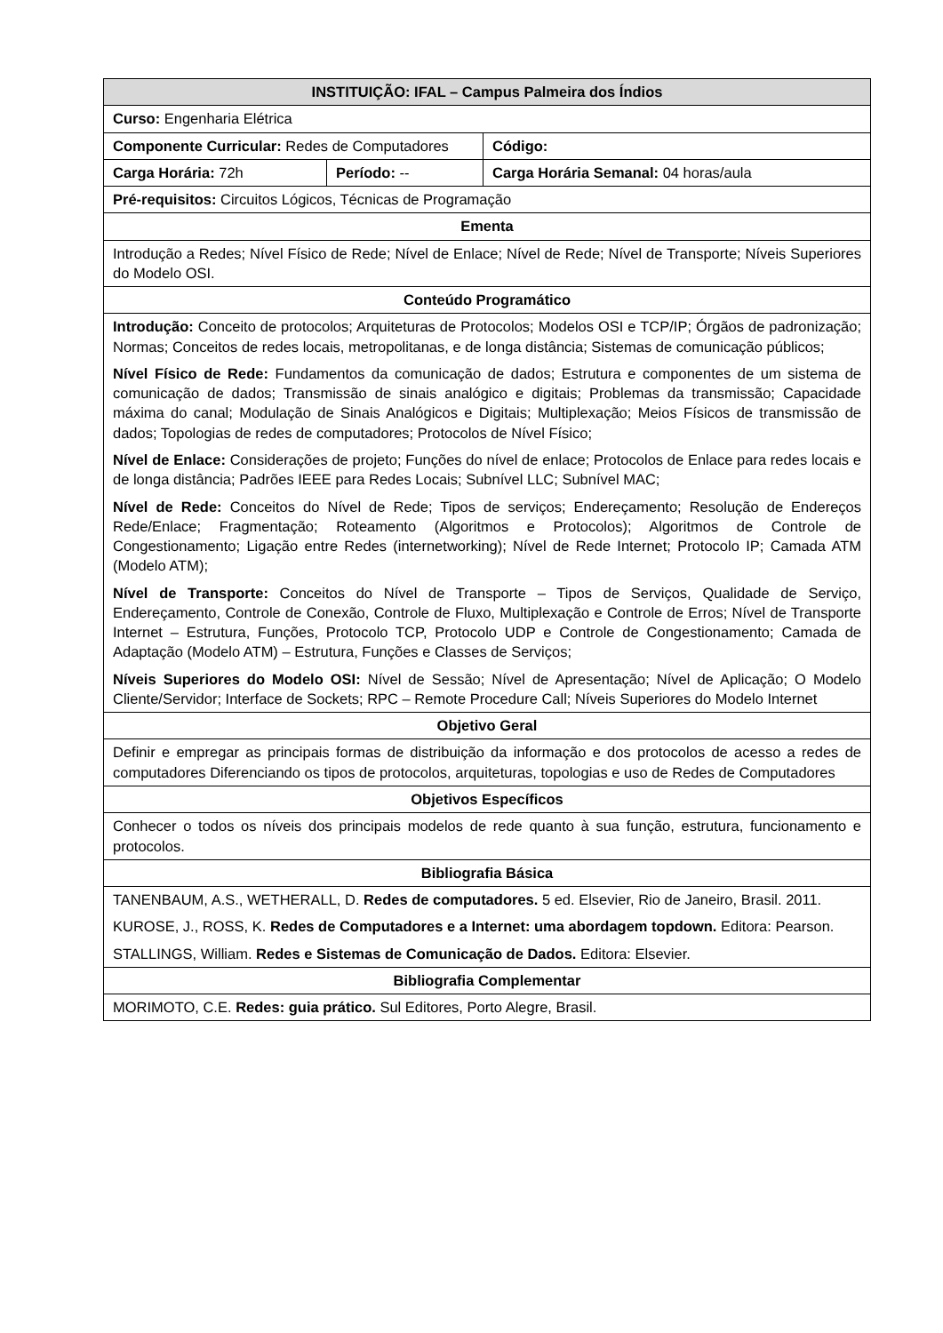| INSTITUIÇÃO: IFAL – Campus Palmeira dos Índios | | | |
| --- | --- | --- | --- |
| Curso: Engenharia Elétrica | | | |
| Componente Curricular: Redes de Computadores | | | Código: |
| Carga Horária: 72h | Período: -- | Carga Horária Semanal: 04 horas/aula | |
| Pré-requisitos: Circuitos Lógicos, Técnicas de Programação | | | |
| Ementa | | | |
| Introdução a Redes; Nível Físico de Rede; Nível de Enlace; Nível de Rede; Nível de Transporte; Níveis Superiores do Modelo OSI. | | | |
| Conteúdo Programático | | | |
| Introdução: Conceito de protocolos; Arquiteturas de Protocolos; Modelos OSI e TCP/IP; Órgãos de padronização; Normas; Conceitos de redes locais, metropolitanas, e de longa distância; Sistemas de comunicação públicos; Nível Físico de Rede: Fundamentos da comunicação de dados; Estrutura e componentes de um sistema de comunicação de dados; Transmissão de sinais analógico e digitais; Problemas da transmissão; Capacidade máxima do canal; Modulação de Sinais Analógicos e Digitais; Multiplexação; Meios Físicos de transmissão de dados; Topologias de redes de computadores; Protocolos de Nível Físico; Nível de Enlace: Considerações de projeto; Funções do nível de enlace; Protocolos de Enlace para redes locais e de longa distância; Padrões IEEE para Redes Locais; Subnível LLC; Subnível MAC; Nível de Rede: Conceitos do Nível de Rede; Tipos de serviços; Endereçamento; Resolução de Endereços Rede/Enlace; Fragmentação; Roteamento (Algoritmos e Protocolos); Algoritmos de Controle de Congestionamento; Ligação entre Redes (internetworking); Nível de Rede Internet; Protocolo IP; Camada ATM (Modelo ATM); Nível de Transporte: Conceitos do Nível de Transporte – Tipos de Serviços, Qualidade de Serviço, Endereçamento, Controle de Conexão, Controle de Fluxo, Multiplexação e Controle de Erros; Nível de Transporte Internet – Estrutura, Funções, Protocolo TCP, Protocolo UDP e Controle de Congestionamento; Camada de Adaptação (Modelo ATM) – Estrutura, Funções e Classes de Serviços; Níveis Superiores do Modelo OSI: Nível de Sessão; Nível de Apresentação; Nível de Aplicação; O Modelo Cliente/Servidor; Interface de Sockets; RPC – Remote Procedure Call; Níveis Superiores do Modelo Internet | | | |
| Objetivo Geral | | | |
| Definir e empregar as principais formas de distribuição da informação e dos protocolos de acesso a redes de computadores Diferenciando os tipos de protocolos, arquiteturas, topologias e uso de Redes de Computadores | | | |
| Objetivos Específicos | | | |
| Conhecer o todos os níveis dos principais modelos de rede quanto à sua função, estrutura, funcionamento e protocolos. | | | |
| Bibliografia Básica | | | |
| TANENBAUM, A.S., WETHERALL, D. Redes de computadores. 5 ed. Elsevier, Rio de Janeiro, Brasil. 2011. KUROSE, J., ROSS, K. Redes de Computadores e a Internet: uma abordagem topdown. Editora: Pearson. STALLINGS, William. Redes e Sistemas de Comunicação de Dados. Editora: Elsevier. | | | |
| Bibliografia Complementar | | | |
| MORIMOTO, C.E. Redes: guia prático. Sul Editores, Porto Alegre, Brasil. | | | |